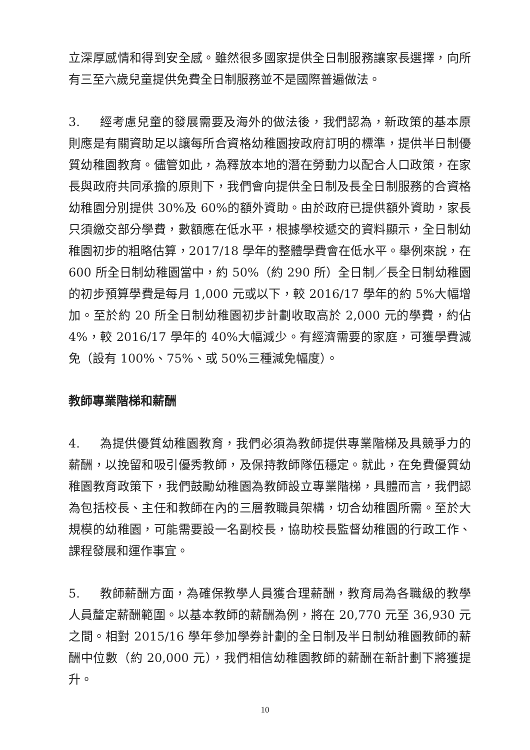立深厚感情和得到安全感。雖然很多國家提供全日制服務讓家長選擇，向所有三至六歲兒童提供免費全日制服務並不是國際普遍做法。
3. 經考慮兒童的發展需要及海外的做法後，我們認為，新政策的基本原則應是有關資助足以讓每所合資格幼稚園按政府訂明的標準，提供半日制優質幼稚園教育。儘管如此，為釋放本地的潛在勞動力以配合人口政策，在家長與政府共同承擔的原則下，我們會向提供全日制及長全日制服務的合資格幼稚園分別提供 30%及 60%的額外資助。由於政府已提供額外資助，家長只須繳交部分學費，數額應在低水平，根據學校遞交的資料顯示，全日制幼稚園初步的粗略估算，2017/18 學年的整體學費會在低水平。舉例來說，在 600 所全日制幼稚園當中，約 50%（約 290 所）全日制／長全日制幼稚園的初步預算學費是每月 1,000 元或以下，較 2016/17 學年的約 5%大幅增加。至於約 20 所全日制幼稚園初步計劃收取高於 2,000 元的學費，約佔 4%，較 2016/17 學年的 40%大幅減少。有經濟需要的家庭，可獲學費減免（設有 100%、75%、或 50%三種減免幅度）。
教師專業階梯和薪酬
4. 為提供優質幼稚園教育，我們必須為教師提供專業階梯及具競爭力的薪酬，以挽留和吸引優秀教師，及保持教師隊伍穩定。就此，在免費優質幼稚園教育政策下，我們鼓勵幼稚園為教師設立專業階梯，具體而言，我們認為包括校長、主任和教師在內的三層教職員架構，切合幼稚園所需。至於大規模的幼稚園，可能需要設一名副校長，協助校長監督幼稚園的行政工作、課程發展和運作事宜。
5. 教師薪酬方面，為確保教學人員獲合理薪酬，教育局為各職級的教學人員釐定薪酬範圍。以基本教師的薪酬為例，將在 20,770 元至 36,930 元之間。相對 2015/16 學年參加學券計劃的全日制及半日制幼稚園教師的薪酬中位數（約 20,000 元），我們相信幼稚園教師的薪酬在新計劃下將獲提升。
10